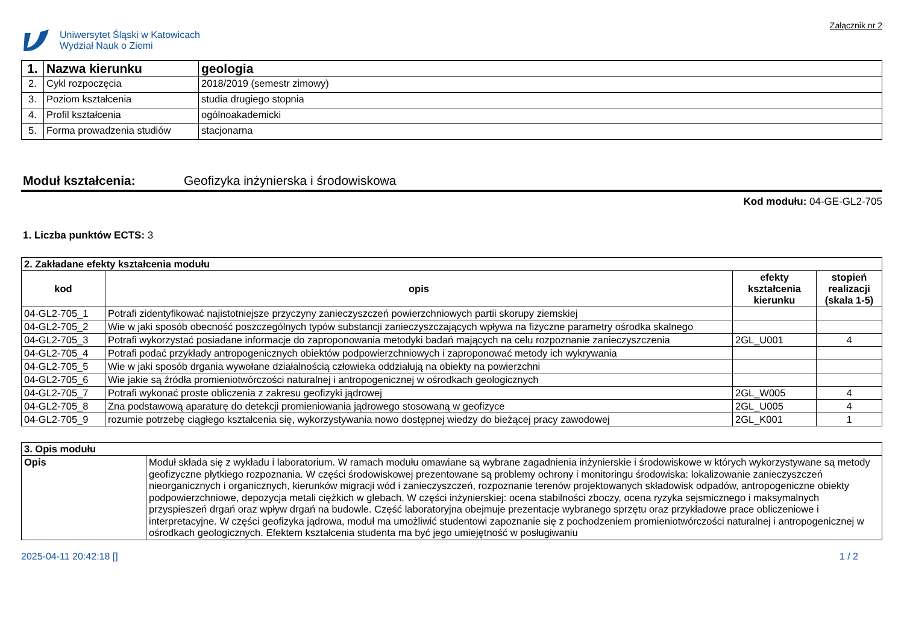Uniwersytet Śląski w Katowicach
Wydział Nauk o Ziemi
Załącznik nr 2
| 1. | Nazwa kierunku | geologia |
| 2. | Cykl rozpoczęcia | 2018/2019 (semestr zimowy) |
| 3. | Poziom kształcenia | studia drugiego stopnia |
| 4. | Profil kształcenia | ogólnoakademicki |
| 5. | Forma prowadzenia studiów | stacjonarna |
Moduł kształcenia: Geofizyka inżynierska i środowiskowa
Kod modułu: 04-GE-GL2-705
1. Liczba punktów ECTS: 3
| 2. Zakładane efekty kształcenia modułu | | | |
| kod | opis | efekty kształcenia kierunku | stopień realizacji (skala 1-5) |
| 04-GL2-705_1 | Potrafi zidentyfikować najistotniejsze przyczyny zanieczyszczeń powierzchniowych partii skorupy ziemskiej | | |
| 04-GL2-705_2 | Wie w jaki sposób obecność poszczególnych typów substancji zanieczyszczających wpływa na fizyczne parametry ośrodka skalnego | | |
| 04-GL2-705_3 | Potrafi wykorzystać posiadane informacje do zaproponowania metodyki badań mających na celu rozpoznanie zanieczyszczenia | 2GL_U001 | 4 |
| 04-GL2-705_4 | Potrafi podać przykłady antropogenicznych obiektów podpowierzchniowych i zaproponować metody ich wykrywania | | |
| 04-GL2-705_5 | Wie w jaki sposób drgania wywołane działalnością człowieka oddziałują na obiekty na powierzchni | | |
| 04-GL2-705_6 | Wie jakie są źródła promieniotwórczości naturalnej i antropogenicznej w ośrodkach geologicznych | | |
| 04-GL2-705_7 | Potrafi wykonać proste obliczenia z zakresu geofizyki jądrowej | 2GL_W005 | 4 |
| 04-GL2-705_8 | Zna podstawową aparaturę do detekcji promieniowania jądrowego stosowaną w geofizyce | 2GL_U005 | 4 |
| 04-GL2-705_9 | rozumie potrzebę ciągłego kształcenia się, wykorzystywania nowo dostępnej wiedzy do bieżącej pracy zawodowej | 2GL_K001 | 1 |
| 3. Opis modułu | |
| Opis | Moduł składa się z wykładu i laboratorium. W ramach modułu omawiane są wybrane zagadnienia inżynierskie i środowiskowe w których wykorzystywane są metody geofizyczne płytkiego rozpoznania. W części środowiskowej prezentowane są problemy ochrony i monitoringu środowiska: lokalizowanie zanieczyszczeń nieorganicznych i organicznych, kierunków migracji wód i zanieczyszczeń, rozpoznanie terenów projektowanych składowisk odpadów, antropogeniczne obiekty podpowierzchniowe, depozycja metali ciężkich w glebach. W części inżynierskiej: ocena stabilności zboczy, ocena ryzyka sejsmicznego i maksymalnych przyspieszeń drgań oraz wpływ drgań na budowle. Część laboratoryjna obejmuje prezentacje wybranego sprzętu oraz przykładowe prace obliczeniowe i interpretacyjne. W części geofizyka jądrowa, moduł ma umożliwić studentowi zapoznanie się z pochodzeniem promieniotwórczości naturalnej i antropogenicznej w ośrodkach geologicznych. Efektem kształcenia studenta ma być jego umiejętność w posługiwaniu |
2025-04-11 20:42:18 [] 1 / 2